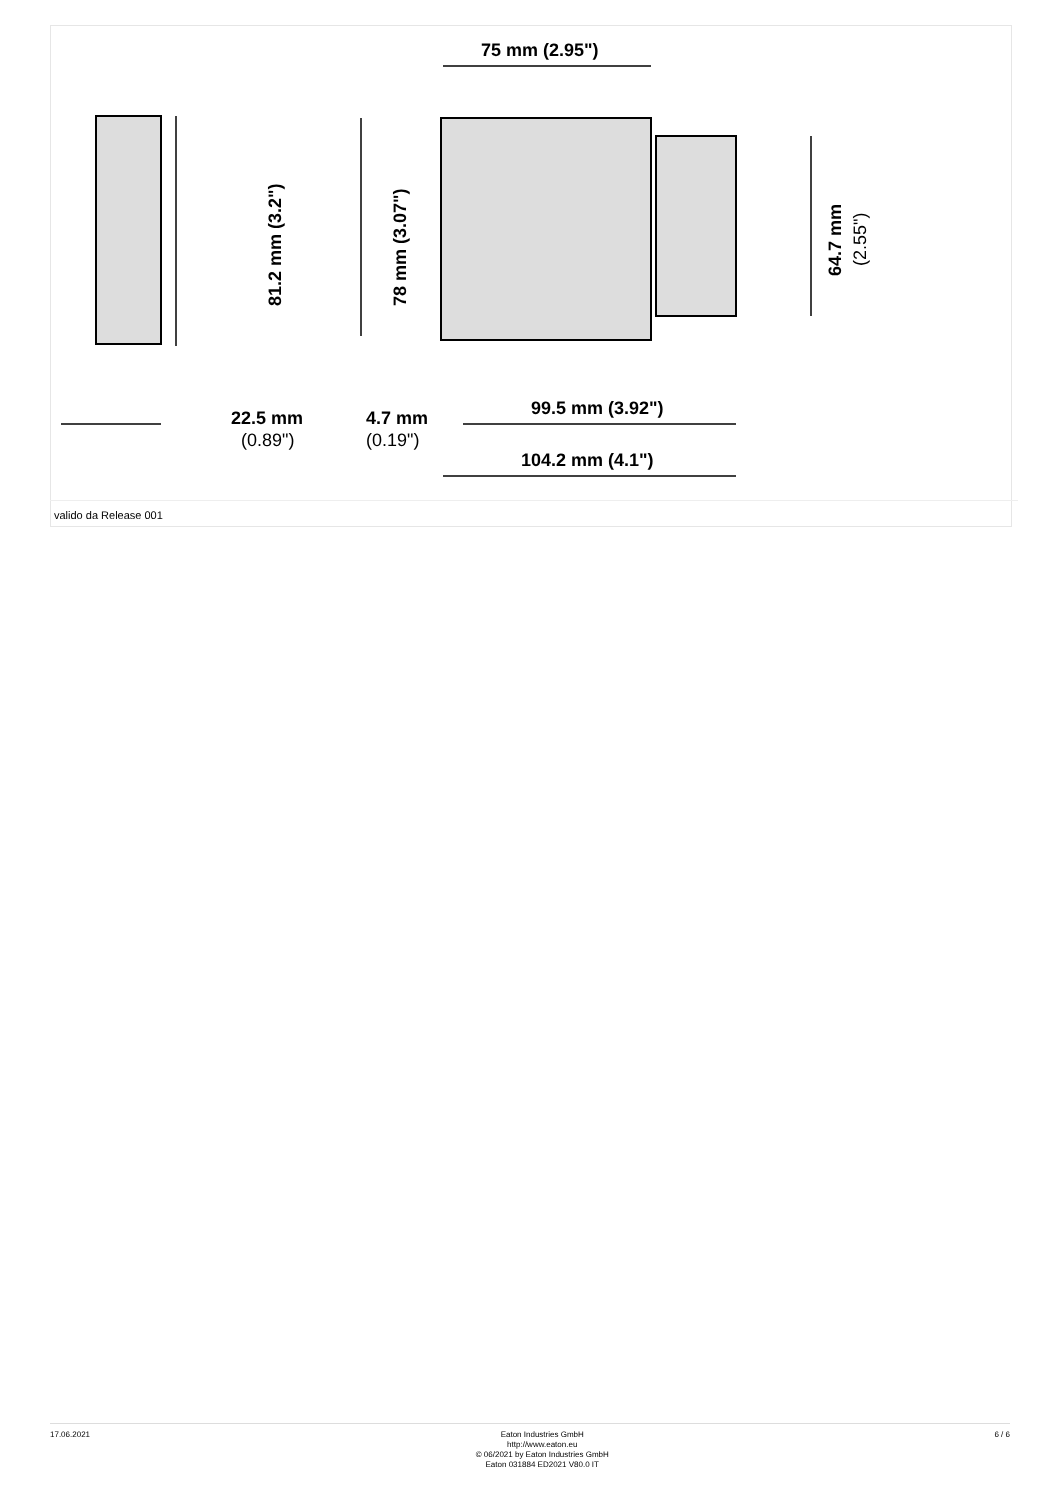75 mm (2.95")
22.5 mm
(0.89")
4.7 mm
(0.19")
99.5 mm (3.92")
104.2 mm (4.1")
81.2 mm (3.2")
78 mm (3.07")
64.7 mm
(2.55")
valido da Release 001
17.06.2021
Eaton Industries GmbH
http://www.eaton.eu
© 06/2021 by Eaton Industries GmbH
Eaton 031884 ED2021 V80.0 IT
6 / 6